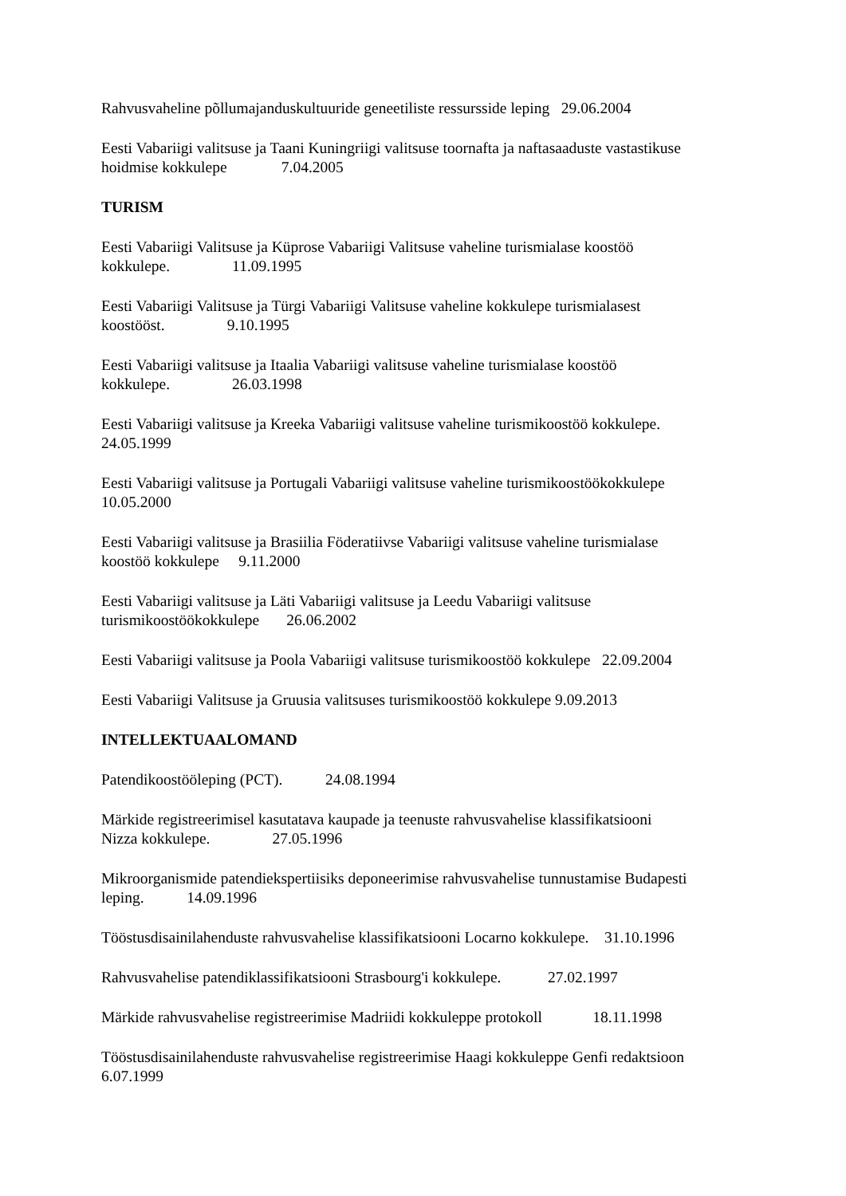Rahvusvaheline põllumajanduskultuuride geneetiliste ressursside leping 29.06.2004
Eesti Vabariigi valitsuse ja Taani Kuningriigi valitsuse toornafta ja naftasaaduste vastastikuse
hoidmise kokkulepe 7.04.2005
TURISM
Eesti Vabariigi Valitsuse ja Küprose Vabariigi Valitsuse vaheline turismialase koostöö
kokkulepe. 11.09.1995
Eesti Vabariigi Valitsuse ja Türgi Vabariigi Valitsuse vaheline kokkulepe turismialasest
koostööst. 9.10.1995
Eesti Vabariigi valitsuse ja Itaalia Vabariigi valitsuse vaheline turismialase koostöö
kokkulepe. 26.03.1998
Eesti Vabariigi valitsuse ja Kreeka Vabariigi valitsuse vaheline turismikoostöö kokkulepe.
24.05.1999
Eesti Vabariigi valitsuse ja Portugali Vabariigi valitsuse vaheline turismikoostöökokkulepe
10.05.2000
Eesti Vabariigi valitsuse ja Brasiilia Föderatiivse Vabariigi valitsuse vaheline turismialase
koostöö kokkulepe 9.11.2000
Eesti Vabariigi valitsuse ja Läti Vabariigi valitsuse ja Leedu Vabariigi valitsuse
turismikoostöökokkulepe 26.06.2002
Eesti Vabariigi valitsuse ja Poola Vabariigi valitsuse turismikoostöö kokkulepe 22.09.2004
Eesti Vabariigi Valitsuse ja Gruusia valitsuses turismikoostöö kokkulepe 9.09.2013
INTELLEKTUAALOMAND
Patendikoostööleping (PCT). 24.08.1994
Märkide registreerimisel kasutatava kaupade ja teenuste rahvusvahelise klassifikatsiooni
Nizza kokkulepe. 27.05.1996
Mikroorganismide patendiekspertiisiks deponeerimise rahvusvahelise tunnustamise Budapesti
leping. 14.09.1996
Tööstusdisainilahenduste rahvusvahelise klassifikatsiooni Locarno kokkulepe. 31.10.1996
Rahvusvahelise patendiklassifikatsiooni Strasbourg'i kokkulepe. 27.02.1997
Märkide rahvusvahelise registreerimise Madriidi kokkuleppe protokoll 18.11.1998
Tööstusdisainilahenduste rahvusvahelise registreerimise Haagi kokkuleppe Genfi redaktsioon
6.07.1999